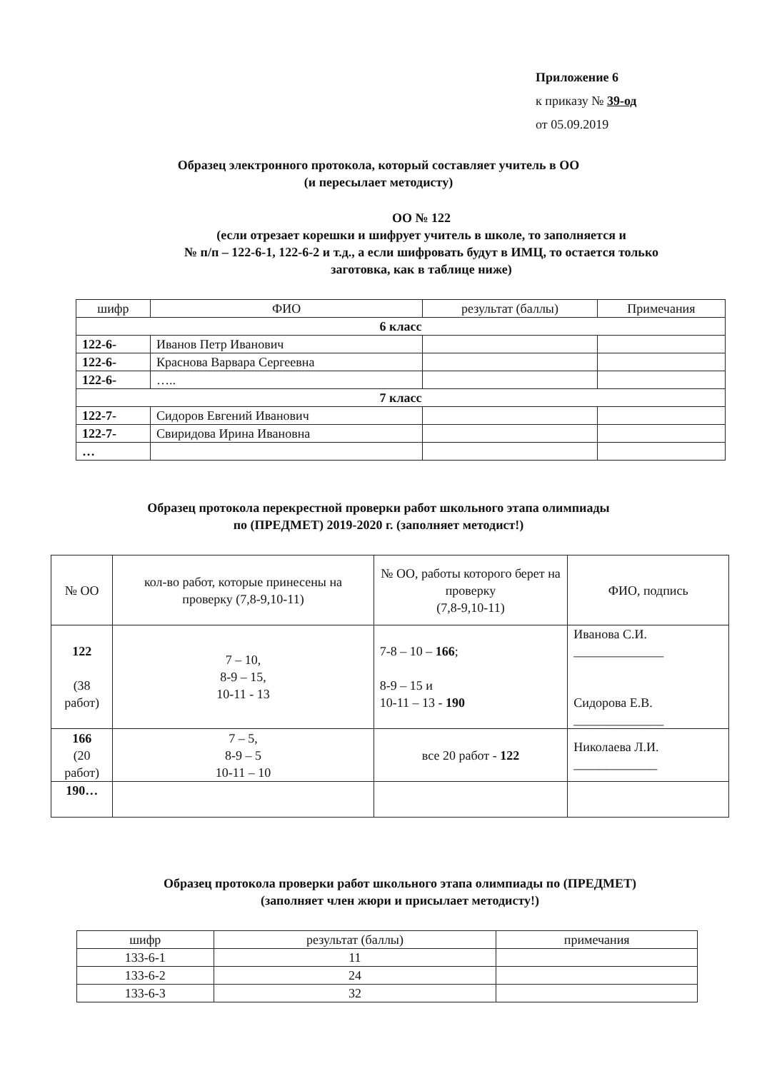Приложение 6
к приказу № 39-од
от 05.09.2019
Образец электронного протокола, который составляет учитель в ОО
(и пересылает методисту)
ОО № 122
(если отрезает корешки и шифрует учитель в школе, то заполняется и
№ п/п – 122-6-1, 122-6-2 и т.д., а если шифровать будут в ИМЦ, то остается только
заготовка, как в таблице ниже)
| шифр | ФИО | результат (баллы) | Примечания |
| --- | --- | --- | --- |
| 6 класс | | | |
| 122-6- | Иванов Петр Иванович | | |
| 122-6- | Краснова Варвара Сергеевна | | |
| 122-6- | ….. | | |
| 7 класс | | | |
| 122-7- | Сидоров Евгений Иванович | | |
| 122-7- | Свиридова Ирина Ивановна | | |
| … | | | |
Образец протокола перекрестной проверки работ школьного этапа олимпиады
по (ПРЕДМЕТ) 2019-2020 г. (заполняет методист!)
| № ОО | кол-во работ, которые принесены на проверку (7,8-9,10-11) | № ОО, работы которого берет на проверку (7,8-9,10-11) | ФИО, подпись |
| --- | --- | --- | --- |
| 122 (38 работ) | 7 – 10, 8-9 – 15, 10-11 - 13 | 7-8 – 10 – 166 ; 8-9 – 15 и 10-11 – 13 - 190 | Иванова С.И. ______________ Сидорова Е.В. ______________ |
| 166 (20 работ) | 7 – 5, 8-9 – 5 10-11 – 10 | все 20 работ - 122 | Николаева Л.И. _____________ |
| 190… | | | |
Образец протокола проверки работ школьного этапа олимпиады по (ПРЕДМЕТ)
(заполняет член жюри и присылает методисту!)
| шифр | результат (баллы) | примечания |
| --- | --- | --- |
| 133-6-1 | 11 | |
| 133-6-2 | 24 | |
| 133-6-3 | 32 | |